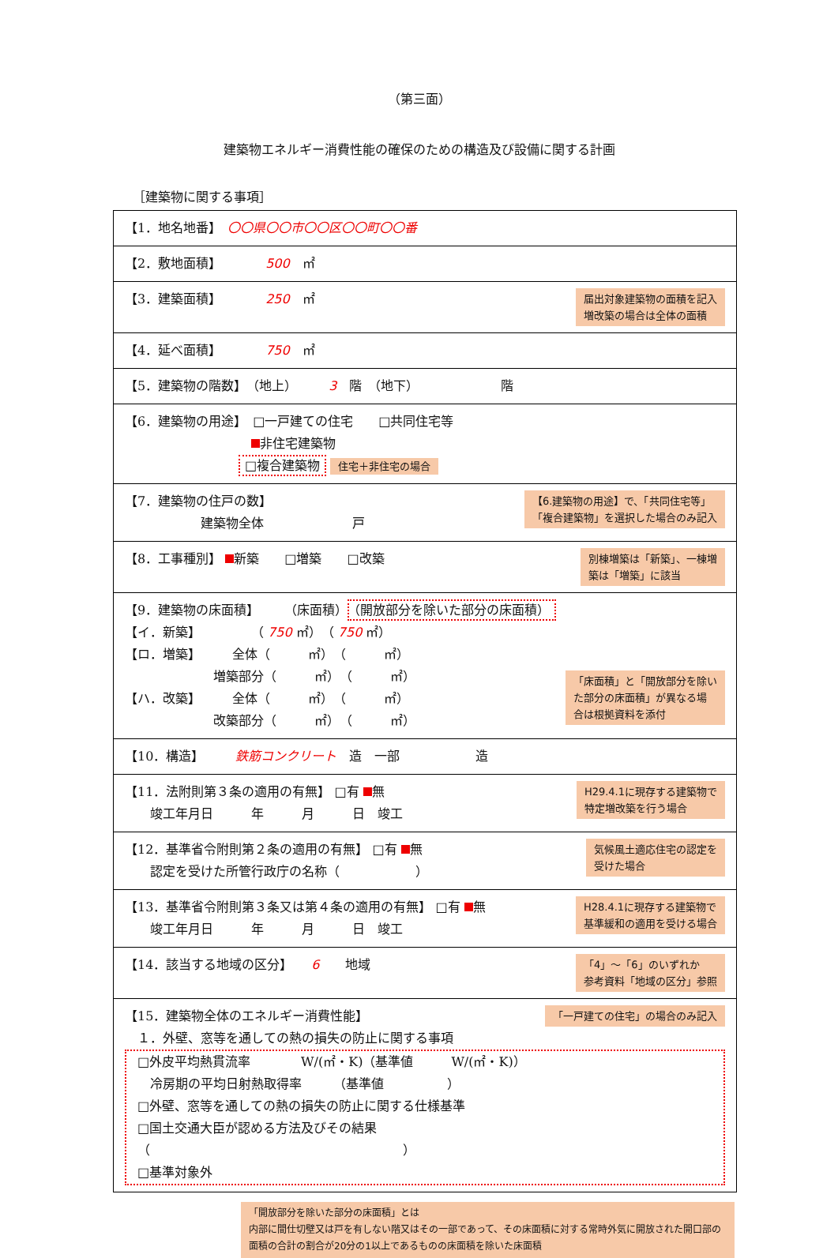（第三面）
建築物エネルギー消費性能の確保のための構造及び設備に関する計画
［建築物に関する事項］
| 【1．地名地番】 〇〇県〇〇市〇〇区〇〇町〇〇番 |
| 【2．敷地面積】 500 ㎡ |
| 【3．建築面積】 250 ㎡ 届出対象建築物の面積を記入 増改築の場合は全体の面積 |
| 【4．延べ面積】 750 ㎡ |
| 【5．建築物の階数】 （地上） 3 階 （地下） 階 |
| 【6．建築物の用途】 □一戸建ての住宅 □共同住宅等 非住宅建築物 □複合建築物 住宅＋非住宅の場合 |
| 【6.建築物の用途】で、「共同住宅等」 「複合建築物」を選択した場合のみ記入 【7．建築物の住戸の数】 建築物全体 戸 |
| 別棟増築は「新築」、一棟増 築は「増築」に該当 【8．工事種別】 新築 □増築 □改築 |
| 「床面積」と「開放部分を除い た部分の床面積」が異なる場 合は根拠資料を添付 【9．建築物の床面積】 （床面積） （開放部分を除いた部分の床面積） 【イ．新築】 （ 750 ㎡） （ 750 ㎡） 【ロ．増築】 全体（ ㎡） （ ㎡） 増築部分（ ㎡） （ ㎡） 【ハ．改築】 全体（ ㎡） （ ㎡） 改築部分（ ㎡） （ ㎡） |
| 【10．構造】 鉄筋コンクリート 造 一部 造 |
| H29.4.1に現存する建築物で 特定増改築を行う場合 【11．法附則第３条の適用の有無】 □有 無 竣工年月日 年 月 日 竣工 |
| 気候風土適応住宅の認定を 受けた場合 【12．基準省令附則第２条の適用の有無】 □有 無 認定を受けた所管行政庁の名称（ ） |
| H28.4.1に現存する建築物で 基準緩和の適用を受ける場合 【13．基準省令附則第３条又は第４条の適用の有無】 □有 無 竣工年月日 年 月 日 竣工 |
| 「4」～「6」のいずれか 参考資料「地域の区分」参照 【14．該当する地域の区分】 6 地域 |
| 「一戸建ての住宅」の場合のみ記入 【15．建築物全体のエネルギー消費性能】 １．外壁、窓等を通しての熱の損失の防止に関する事項 □外皮平均熱貫流率 W/(㎡・K)（基準値 W/(㎡・K)） 冷房期の平均日射熱取得率 （基準値 ） □外壁、窓等を通しての熱の損失の防止に関する仕様基準 □国土交通大臣が認める方法及びその結果 （ ） □基準対象外 |
「開放部分を除いた部分の床面積」とは
内部に間仕切壁又は戸を有しない階又はその一部であって、その床面積に対する常時外気に開放された開口部の面積の合計の割合が20分の1以上であるものの床面積を除いた床面積